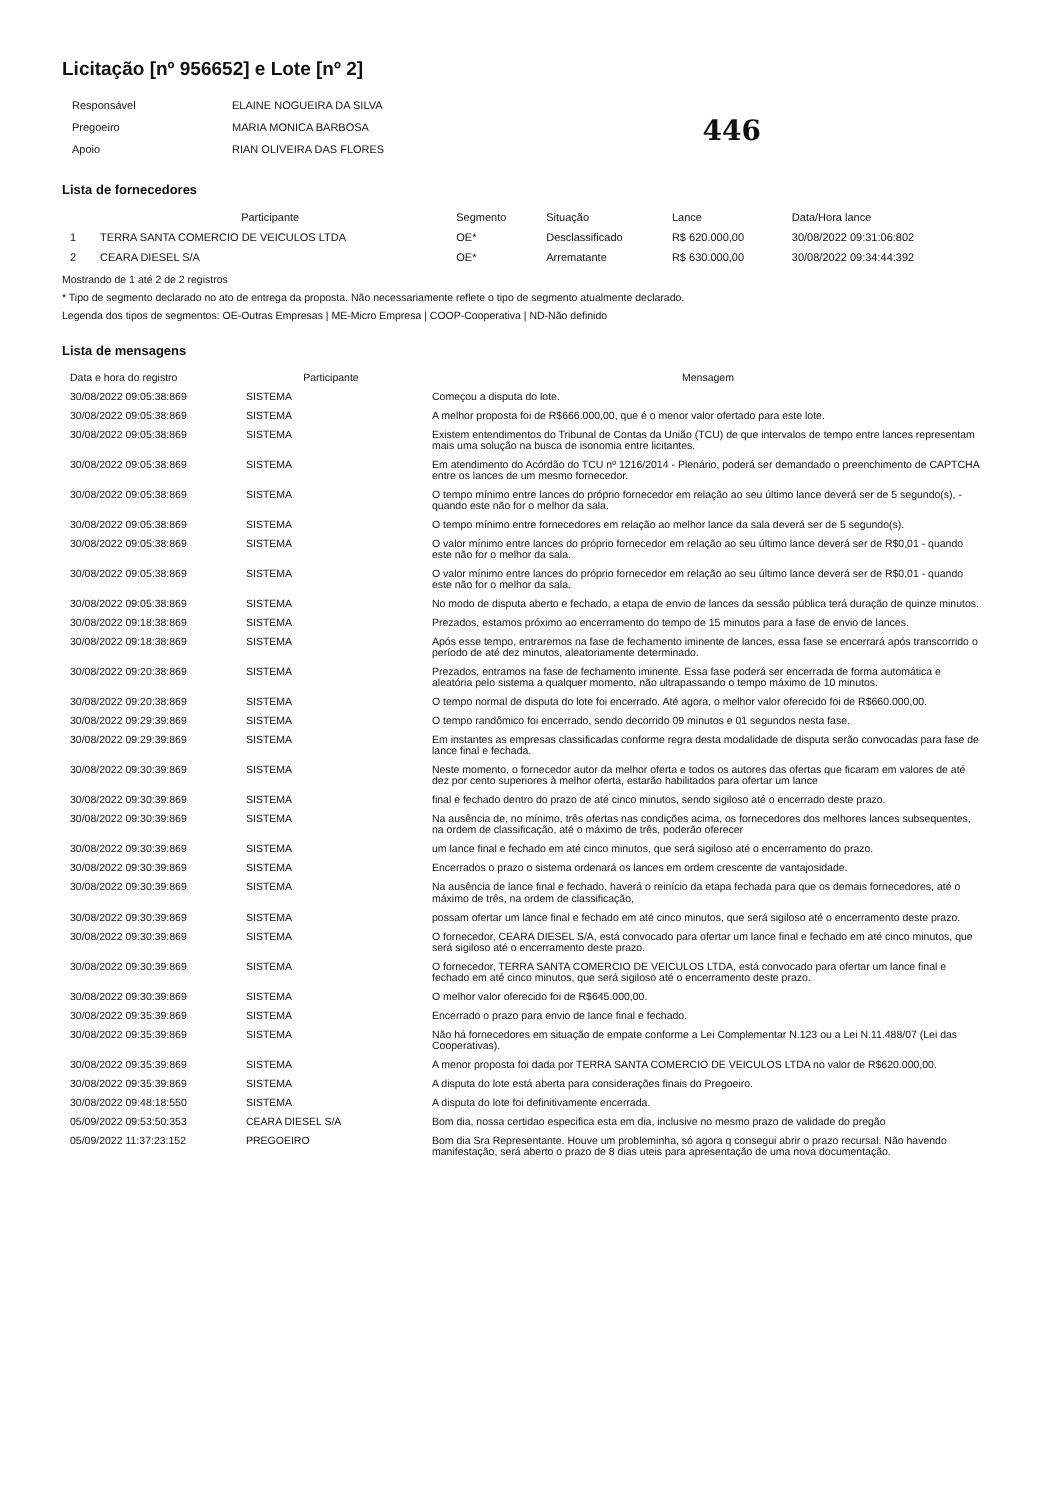Licitação [nº 956652] e Lote [nº 2]
| Responsável | ELAINE NOGUEIRA DA SILVA |
| Pregoeiro | MARIA MONICA BARBOSA |
| Apoio | RIAN OLIVEIRA DAS FLORES |
446
Lista de fornecedores
| | Participante | Segmento | Situação | Lance | Data/Hora lance |
| --- | --- | --- | --- | --- | --- |
| 1 | TERRA SANTA COMERCIO DE VEICULOS LTDA | OE* | Desclassificado | R$ 620.000,00 | 30/08/2022 09:31:06:802 |
| 2 | CEARA DIESEL S/A | OE* | Arrematante | R$ 630.000,00 | 30/08/2022 09:34:44:392 |
Mostrando de 1 até 2 de 2 registros
* Tipo de segmento declarado no ato de entrega da proposta. Não necessariamente reflete o tipo de segmento atualmente declarado.
Legenda dos tipos de segmentos: OE-Outras Empresas | ME-Micro Empresa | COOP-Cooperativa | ND-Não definido
Lista de mensagens
| Data e hora do registro | Participante | Mensagem |
| --- | --- | --- |
| 30/08/2022 09:05:38:869 | SISTEMA | Começou a disputa do lote. |
| 30/08/2022 09:05:38:869 | SISTEMA | A melhor proposta foi de R$666.000,00, que é o menor valor ofertado para este lote. |
| 30/08/2022 09:05:38:869 | SISTEMA | Existem entendimentos do Tribunal de Contas da União (TCU) de que intervalos de tempo entre lances representam mais uma solução na busca de isonomia entre licitantes. |
| 30/08/2022 09:05:38:869 | SISTEMA | Em atendimento do Acórdão do TCU nº 1216/2014 - Plenário, poderá ser demandado o preenchimento de CAPTCHA entre os lances de um mesmo fornecedor. |
| 30/08/2022 09:05:38:869 | SISTEMA | O tempo mínimo entre lances do próprio fornecedor em relação ao seu último lance deverá ser de 5 segundo(s), - quando este não for o melhor da sala. |
| 30/08/2022 09:05:38:869 | SISTEMA | O tempo mínimo entre fornecedores em relação ao melhor lance da sala deverá ser de 5 segundo(s). |
| 30/08/2022 09:05:38:869 | SISTEMA | O valor mínimo entre lances do próprio fornecedor em relação ao seu último lance deverá ser de R$0,01 - quando este não for o melhor da sala. |
| 30/08/2022 09:05:38:869 | SISTEMA | O valor mínimo entre lances do próprio fornecedor em relação ao seu último lance deverá ser de R$0,01 - quando este não for o melhor da sala. |
| 30/08/2022 09:05:38:869 | SISTEMA | No modo de disputa aberto e fechado, a etapa de envio de lances da sessão pública terá duração de quinze minutos. |
| 30/08/2022 09:18:38:869 | SISTEMA | Prezados, estamos próximo ao encerramento do tempo de 15 minutos para a fase de envio de lances. |
| 30/08/2022 09:18:38:869 | SISTEMA | Após esse tempo, entraremos na fase de fechamento iminente de lances, essa fase se encerrará após transcorrido o período de até dez minutos, aleatoriamente determinado. |
| 30/08/2022 09:20:38:869 | SISTEMA | Prezados, entramos na fase de fechamento iminente. Essa fase poderá ser encerrada de forma automática e aleatória pelo sistema a qualquer momento, não ultrapassando o tempo máximo de 10 minutos. |
| 30/08/2022 09:20:38:869 | SISTEMA | O tempo normal de disputa do lote foi encerrado. Até agora, o melhor valor oferecido foi de R$660.000,00. |
| 30/08/2022 09:29:39:869 | SISTEMA | O tempo randômico foi encerrado, sendo decorrido 09 minutos e 01 segundos nesta fase. |
| 30/08/2022 09:29:39:869 | SISTEMA | Em instantes as empresas classificadas conforme regra desta modalidade de disputa serão convocadas para fase de lance final e fechada. |
| 30/08/2022 09:30:39:869 | SISTEMA | Neste momento, o fornecedor autor da melhor oferta e todos os autores das ofertas que ficaram em valores de até dez por cento superiores à melhor oferta, estarão habilitados para ofertar um lance |
| 30/08/2022 09:30:39:869 | SISTEMA | final e fechado dentro do prazo de até cinco minutos, sendo sigiloso até o encerrado deste prazo. |
| 30/08/2022 09:30:39:869 | SISTEMA | Na ausência de, no mínimo, três ofertas nas condições acima, os fornecedores dos melhores lances subsequentes, na ordem de classificação, até o máximo de três, poderão oferecer |
| 30/08/2022 09:30:39:869 | SISTEMA | um lance final e fechado em até cinco minutos, que será sigiloso até o encerramento do prazo. |
| 30/08/2022 09:30:39:869 | SISTEMA | Encerrados o prazo o sistema ordenará os lances em ordem crescente de vantajosidade. |
| 30/08/2022 09:30:39:869 | SISTEMA | Na ausência de lance final e fechado, haverá o reinício da etapa fechada para que os demais fornecedores, até o máximo de três, na ordem de classificação, |
| 30/08/2022 09:30:39:869 | SISTEMA | possam ofertar um lance final e fechado em até cinco minutos, que será sigiloso até o encerramento deste prazo. |
| 30/08/2022 09:30:39:869 | SISTEMA | O fornecedor, CEARA DIESEL S/A, está convocado para ofertar um lance final e fechado em até cinco minutos, que será sigiloso até o encerramento deste prazo. |
| 30/08/2022 09:30:39:869 | SISTEMA | O fornecedor, TERRA SANTA COMERCIO DE VEICULOS LTDA, está convocado para ofertar um lance final e fechado em até cinco minutos, que será sigiloso até o encerramento deste prazo. |
| 30/08/2022 09:30:39:869 | SISTEMA | O melhor valor oferecido foi de R$645.000,00. |
| 30/08/2022 09:35:39:869 | SISTEMA | Encerrado o prazo para envio de lance final e fechado. |
| 30/08/2022 09:35:39:869 | SISTEMA | Não há fornecedores em situação de empate conforme a Lei Complementar N.123 ou a Lei N.11.488/07 (Lei das Cooperativas). |
| 30/08/2022 09:35:39:869 | SISTEMA | A menor proposta foi dada por TERRA SANTA COMERCIO DE VEICULOS LTDA no valor de R$620.000,00. |
| 30/08/2022 09:35:39:869 | SISTEMA | A disputa do lote está aberta para considerações finais do Pregoeiro. |
| 30/08/2022 09:48:18:550 | SISTEMA | A disputa do lote foi definitivamente encerrada. |
| 05/09/2022 09:53:50:353 | CEARA DIESEL S/A | Bom dia, nossa certidao especifica esta em dia, inclusive no mesmo prazo de validade do pregão |
| 05/09/2022 11:37:23:152 | PREGOEIRO | Bom dia Sra Representante. Houve um probleminha, só agora q consegui abrir o prazo recursal. Não havendo manifestação, será aberto o prazo de 8 dias uteis para apresentação de uma nova documentação. |